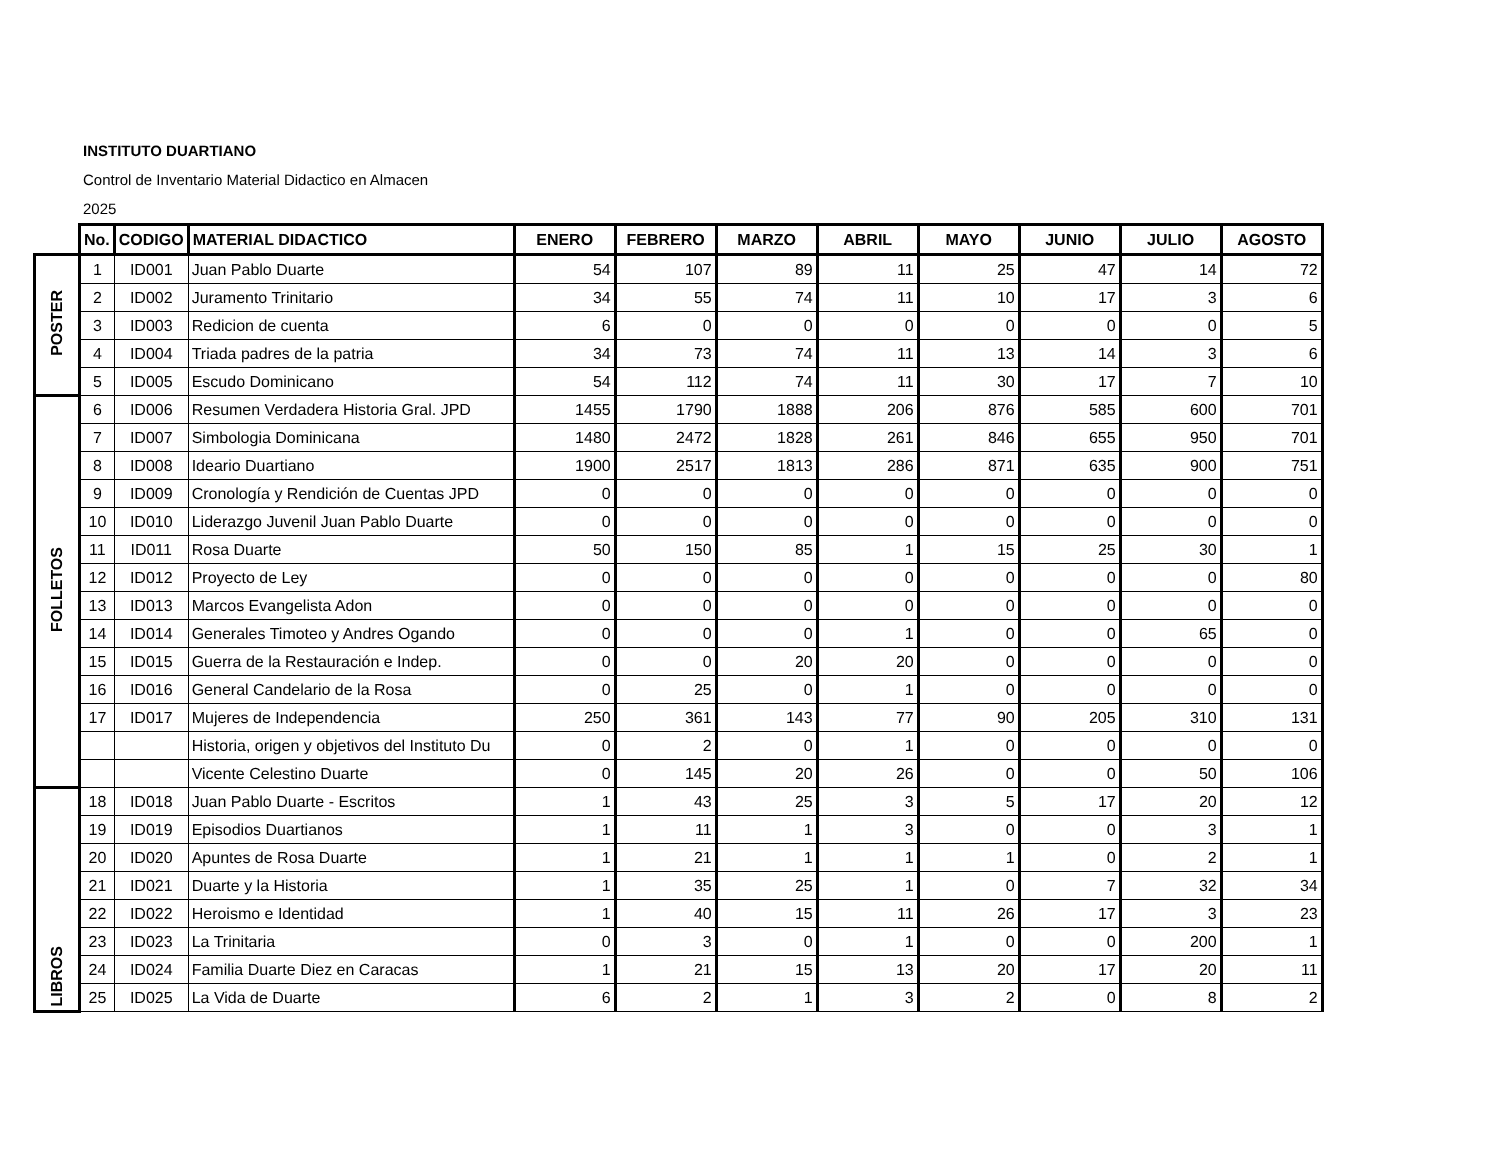INSTITUTO DUARTIANO
Control de Inventario Material Didactico en Almacen
2025
| | No. | CODIGO | MATERIAL DIDACTICO | ENERO | FEBRERO | MARZO | ABRIL | MAYO | JUNIO | JULIO | AGOSTO |
| --- | --- | --- | --- | --- | --- | --- | --- | --- | --- | --- | --- |
| POSTER | 1 | ID001 | Juan Pablo Duarte | 54 | 107 | 89 | 11 | 25 | 47 | 14 | 72 |
| | 2 | ID002 | Juramento Trinitario | 34 | 55 | 74 | 11 | 10 | 17 | 3 | 6 |
| | 3 | ID003 | Redicion de cuenta | 6 | 0 | 0 | 0 | 0 | 0 | 0 | 5 |
| | 4 | ID004 | Triada padres de la patria | 34 | 73 | 74 | 11 | 13 | 14 | 3 | 6 |
| | 5 | ID005 | Escudo Dominicano | 54 | 112 | 74 | 11 | 30 | 17 | 7 | 10 |
| FOLLETOS | 6 | ID006 | Resumen Verdadera Historia Gral. JPD | 1455 | 1790 | 1888 | 206 | 876 | 585 | 600 | 701 |
| | 7 | ID007 | Simbologia Dominicana | 1480 | 2472 | 1828 | 261 | 846 | 655 | 950 | 701 |
| | 8 | ID008 | Ideario Duartiano | 1900 | 2517 | 1813 | 286 | 871 | 635 | 900 | 751 |
| | 9 | ID009 | Cronología y Rendición de Cuentas JPD | 0 | 0 | 0 | 0 | 0 | 0 | 0 | 0 |
| | 10 | ID010 | Liderazgo Juvenil Juan Pablo Duarte | 0 | 0 | 0 | 0 | 0 | 0 | 0 | 0 |
| | 11 | ID011 | Rosa Duarte | 50 | 150 | 85 | 1 | 15 | 25 | 30 | 1 |
| | 12 | ID012 | Proyecto de Ley | 0 | 0 | 0 | 0 | 0 | 0 | 0 | 80 |
| | 13 | ID013 | Marcos Evangelista Adon | 0 | 0 | 0 | 0 | 0 | 0 | 0 | 0 |
| | 14 | ID014 | Generales Timoteo y Andres Ogando | 0 | 0 | 0 | 1 | 0 | 0 | 65 | 0 |
| | 15 | ID015 | Guerra de la Restauración e Indep. | 0 | 0 | 20 | 20 | 0 | 0 | 0 | 0 |
| | 16 | ID016 | General Candelario de la Rosa | 0 | 25 | 0 | 1 | 0 | 0 | 0 | 0 |
| | 17 | ID017 | Mujeres de Independencia | 250 | 361 | 143 | 77 | 90 | 205 | 310 | 131 |
| | | | Historia, origen y objetivos del Instituto Du | 0 | 2 | 0 | 1 | 0 | 0 | 0 | 0 |
| | | | Vicente Celestino Duarte | 0 | 145 | 20 | 26 | 0 | 0 | 50 | 106 |
| LIBROS | 18 | ID018 | Juan Pablo Duarte - Escritos | 1 | 43 | 25 | 3 | 5 | 17 | 20 | 12 |
| | 19 | ID019 | Episodios Duartianos | 1 | 11 | 1 | 3 | 0 | 0 | 3 | 1 |
| | 20 | ID020 | Apuntes de Rosa Duarte | 1 | 21 | 1 | 1 | 1 | 0 | 2 | 1 |
| | 21 | ID021 | Duarte y la Historia | 1 | 35 | 25 | 1 | 0 | 7 | 32 | 34 |
| | 22 | ID022 | Heroismo e Identidad | 1 | 40 | 15 | 11 | 26 | 17 | 3 | 23 |
| | 23 | ID023 | La Trinitaria | 0 | 3 | 0 | 1 | 0 | 0 | 200 | 1 |
| | 24 | ID024 | Familia Duarte Diez en Caracas | 1 | 21 | 15 | 13 | 20 | 17 | 20 | 11 |
| | 25 | ID025 | La Vida de Duarte | 6 | 2 | 1 | 3 | 2 | 0 | 8 | 2 |